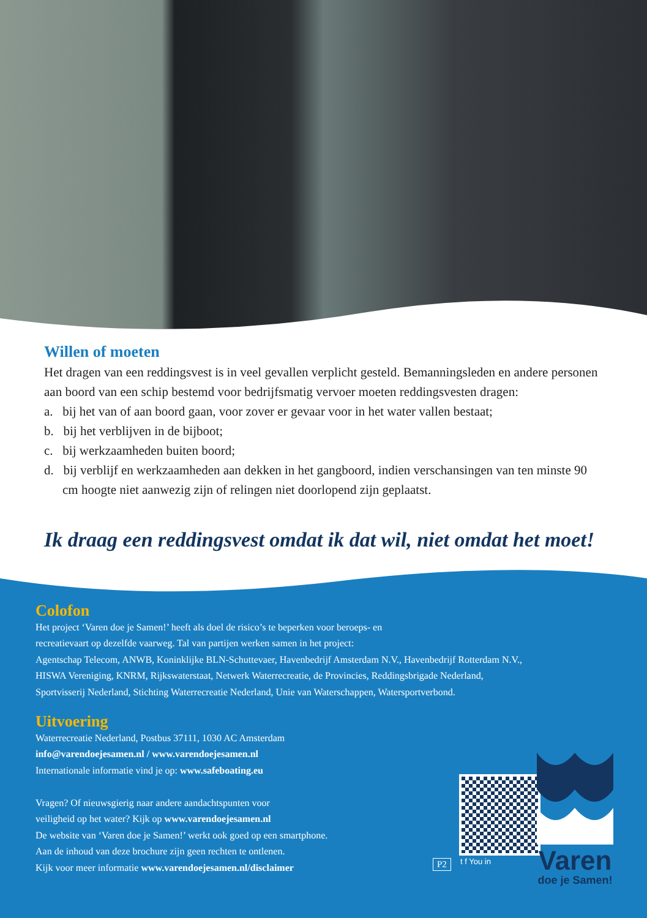Willen of moeten
Het dragen van een reddingsvest is in veel gevallen verplicht gesteld. Bemanningsleden en andere personen aan boord van een schip bestemd voor bedrijfsmatig vervoer moeten reddingsvesten dragen:
a. bij het van of aan boord gaan, voor zover er gevaar voor in het water vallen bestaat;
b. bij het verblijven in de bijboot;
c. bij werkzaamheden buiten boord;
d. bij verblijf en werkzaamheden aan dekken in het gangboord, indien verschansingen van ten minste 90 cm hoogte niet aanwezig zijn of relingen niet doorlopend zijn geplaatst.
Ik draag een reddingsvest omdat ik dat wil, niet omdat het moet!
Colofon
Het project ‘Varen doe je Samen!’ heeft als doel de risico’s te beperken voor beroeps- en
recreatievaart op dezelfde vaarweg. Tal van partijen werken samen in het project:
Agentschap Telecom, ANWB, Koninklijke BLN-Schuttevaer, Havenbedrijf Amsterdam N.V., Havenbedrijf Rotterdam N.V.,
HISWA Vereniging, KNRM, Rijkswaterstaat, Netwerk Waterrecreatie, de Provincies, Reddingsbrigade Nederland,
Sportvisserij Nederland, Stichting Waterrecreatie Nederland, Unie van Waterschappen, Watersportverbond.
Uitvoering
Waterrecreatie Nederland, Postbus 37111, 1030 AC Amsterdam
info@varendoejesamen.nl / www.varendoejesamen.nl
Internationale informatie vind je op: www.safeboating.eu
Vragen? Of nieuwsgierig naar andere aandachtspunten voor
veiligheid op het water? Kijk op www.varendoejesamen.nl
De website van ‘Varen doe je Samen!’ werkt ook goed op een smartphone.
Aan de inhoud van deze brochure zijn geen rechten te ontlenen.
Kijk voor meer informatie www.varendoejesamen.nl/disclaimer
P2 t f You in
Varen
doe je Samen!